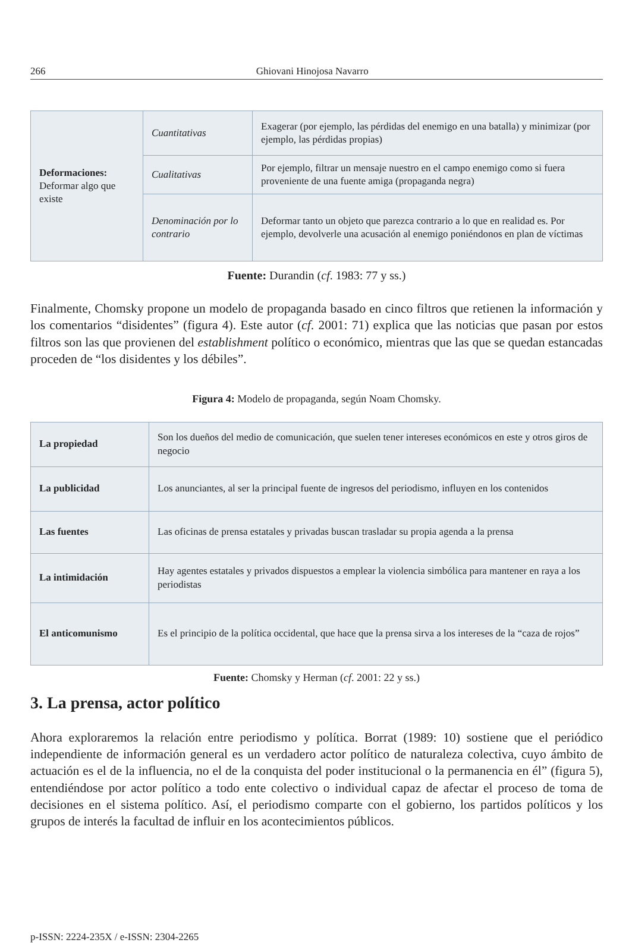266 Ghiovani Hinojosa Navarro
| Deformaciones: Deformar algo que existe | Cuantitativas | Exagerar (por ejemplo, las pérdidas del enemigo en una batalla) y minimizar (por ejemplo, las pérdidas propias) |
| | Cualitativas | Por ejemplo, filtrar un mensaje nuestro en el campo enemigo como si fuera proveniente de una fuente amiga (propaganda negra) |
| | Denominación por lo contrario | Deformar tanto un objeto que parezca contrario a lo que en realidad es. Por ejemplo, devolverle una acusación al enemigo poniéndonos en plan de víctimas |
Fuente: Durandin (cf. 1983: 77 y ss.)
Finalmente, Chomsky propone un modelo de propaganda basado en cinco filtros que retienen la información y los comentarios “disidentes” (figura 4). Este autor (cf. 2001: 71) explica que las noticias que pasan por estos filtros son las que provienen del establishment político o económico, mientras que las que se quedan estancadas proceden de “los disidentes y los débiles”.
Figura 4: Modelo de propaganda, según Noam Chomsky.
| La propiedad | Son los dueños del medio de comunicación, que suelen tener intereses económicos en este y otros giros de negocio |
| La publicidad | Los anunciantes, al ser la principal fuente de ingresos del periodismo, influyen en los contenidos |
| Las fuentes | Las oficinas de prensa estatales y privadas buscan trasladar su propia agenda a la prensa |
| La intimidación | Hay agentes estatales y privados dispuestos a emplear la violencia simbólica para mantener en raya a los periodistas |
| El anticomunismo | Es el principio de la política occidental, que hace que la prensa sirva a los intereses de la “caza de rojos” |
Fuente: Chomsky y Herman (cf. 2001: 22 y ss.)
3. La prensa, actor político
Ahora exploraremos la relación entre periodismo y política. Borrat (1989: 10) sostiene que el periódico independiente de información general es un verdadero actor político de naturaleza colectiva, cuyo ámbito de actuación es el de la influencia, no el de la conquista del poder institucional o la permanencia en él” (figura 5), entendiéndose por actor político a todo ente colectivo o individual capaz de afectar el proceso de toma de decisiones en el sistema político. Así, el periodismo comparte con el gobierno, los partidos políticos y los grupos de interés la facultad de influir en los acontecimientos públicos.
p-ISSN: 2224-235X / e-ISSN: 2304-2265